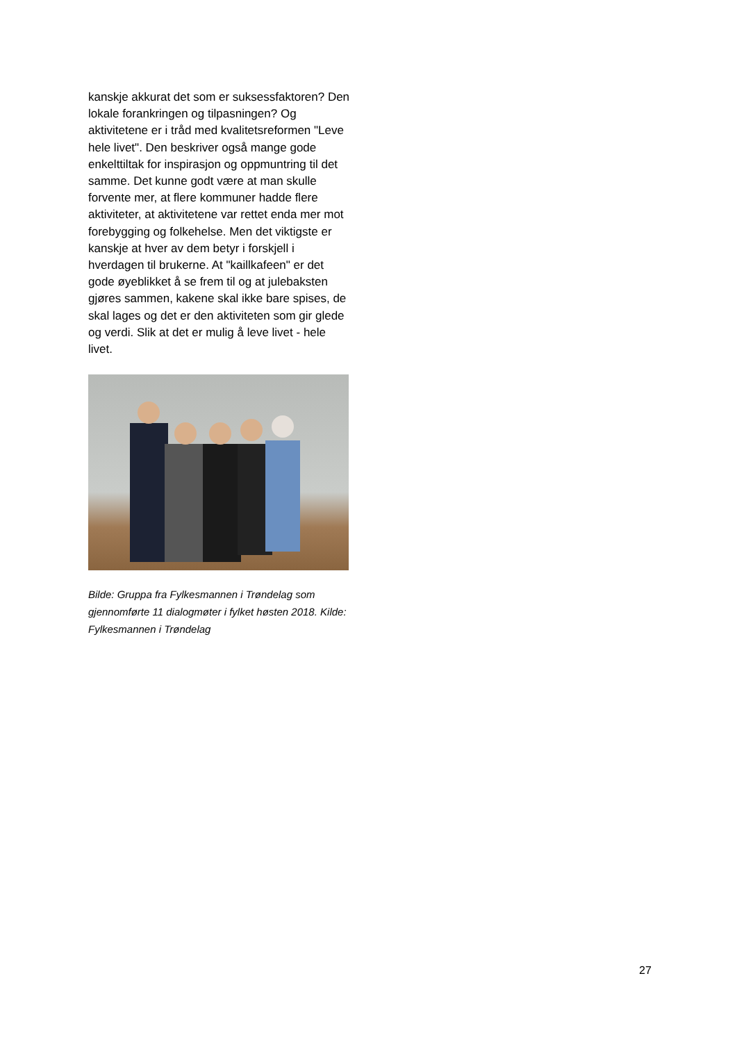kanskje akkurat det som er suksessfaktoren? Den lokale forankringen og tilpasningen? Og aktivitetene er i tråd med kvalitetsreformen "Leve hele livet". Den beskriver også mange gode enkelttiltak for inspirasjon og oppmuntring til det samme. Det kunne godt være at man skulle forvente mer, at flere kommuner hadde flere aktiviteter, at aktivitetene var rettet enda mer mot forebygging og folkehelse. Men det viktigste er kanskje at hver av dem betyr i forskjell i hverdagen til brukerne. At "kaillkafeen" er det gode øyeblikket å se frem til og at julebaksten gjøres sammen, kakene skal ikke bare spises, de skal lages og det er den aktiviteten som gir glede og verdi. Slik at det er mulig å leve livet - hele livet.
Bilde: Gruppa fra Fylkesmannen i Trøndelag som gjennomførte 11 dialogmøter i fylket høsten 2018. Kilde: Fylkesmannen i Trøndelag
27